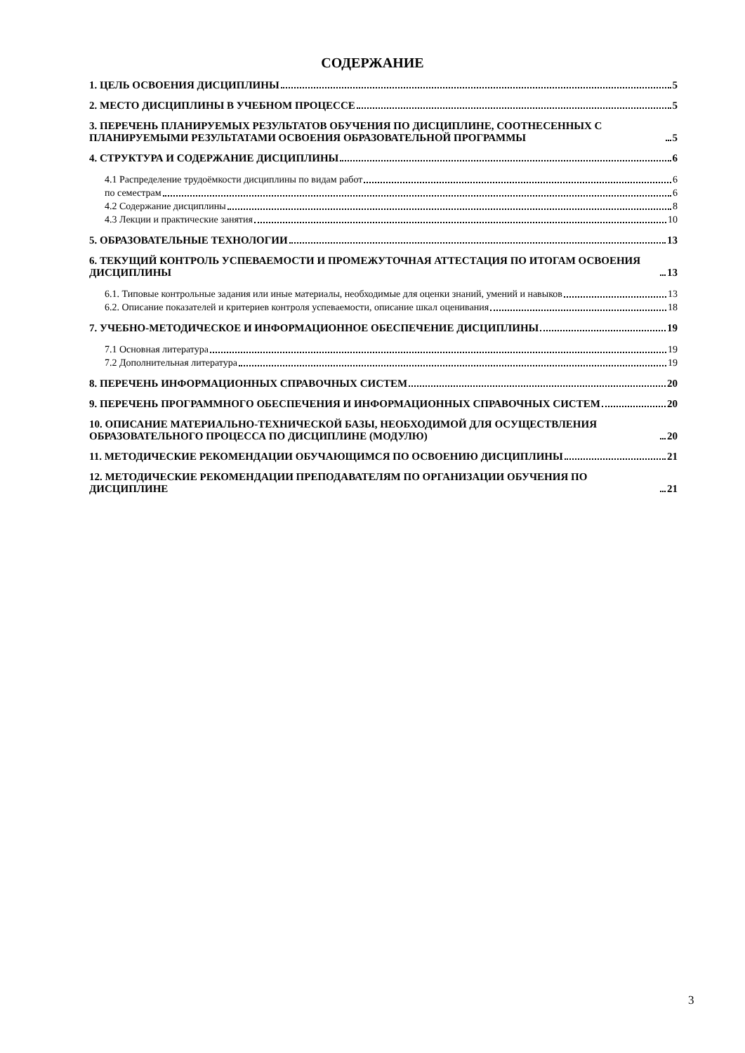СОДЕРЖАНИЕ
1. ЦЕЛЬ ОСВОЕНИЯ ДИСЦИПЛИНЫ 5
2. МЕСТО ДИСЦИПЛИНЫ В УЧЕБНОМ ПРОЦЕССЕ 5
3. ПЕРЕЧЕНЬ ПЛАНИРУЕМЫХ РЕЗУЛЬТАТОВ ОБУЧЕНИЯ ПО ДИСЦИПЛИНЕ, СООТНЕСЕННЫХ С ПЛАНИРУЕМЫМИ РЕЗУЛЬТАТАМИ ОСВОЕНИЯ ОБРАЗОВАТЕЛЬНОЙ ПРОГРАММЫ 5
4. СТРУКТУРА И СОДЕРЖАНИЕ ДИСЦИПЛИНЫ 6
4.1 Распределение трудоёмкости дисциплины по видам работ 6
по семестрам 6
4.2 Содержание дисциплины 8
4.3 Лекции и практические занятия 10
5. ОБРАЗОВАТЕЛЬНЫЕ ТЕХНОЛОГИИ 13
6. ТЕКУЩИЙ КОНТРОЛЬ УСПЕВАЕМОСТИ И ПРОМЕЖУТОЧНАЯ АТТЕСТАЦИЯ ПО ИТОГАМ ОСВОЕНИЯ ДИСЦИПЛИНЫ 13
6.1. Типовые контрольные задания или иные материалы, необходимые для оценки знаний, умений и навыков 13
6.2. Описание показателей и критериев контроля успеваемости, описание шкал оценивания 18
7. УЧЕБНО-МЕТОДИЧЕСКОЕ И ИНФОРМАЦИОННОЕ ОБЕСПЕЧЕНИЕ ДИСЦИПЛИНЫ 19
7.1 Основная литература 19
7.2 Дополнительная литература 19
8. ПЕРЕЧЕНЬ ИНФОРМАЦИОННЫХ СПРАВОЧНЫХ СИСТЕМ 20
9. ПЕРЕЧЕНЬ ПРОГРАММНОГО ОБЕСПЕЧЕНИЯ И ИНФОРМАЦИОННЫХ СПРАВОЧНЫХ СИСТЕМ 20
10. ОПИСАНИЕ МАТЕРИАЛЬНО-ТЕХНИЧЕСКОЙ БАЗЫ, НЕОБХОДИМОЙ ДЛЯ ОСУЩЕСТВЛЕНИЯ ОБРАЗОВАТЕЛЬНОГО ПРОЦЕССА ПО ДИСЦИПЛИНЕ (МОДУЛЮ) 20
11. МЕТОДИЧЕСКИЕ РЕКОМЕНДАЦИИ ОБУЧАЮЩИМСЯ ПО ОСВОЕНИЮ ДИСЦИПЛИНЫ 21
12. МЕТОДИЧЕСКИЕ РЕКОМЕНДАЦИИ ПРЕПОДАВАТЕЛЯМ ПО ОРГАНИЗАЦИИ ОБУЧЕНИЯ ПО ДИСЦИПЛИНЕ 21
3